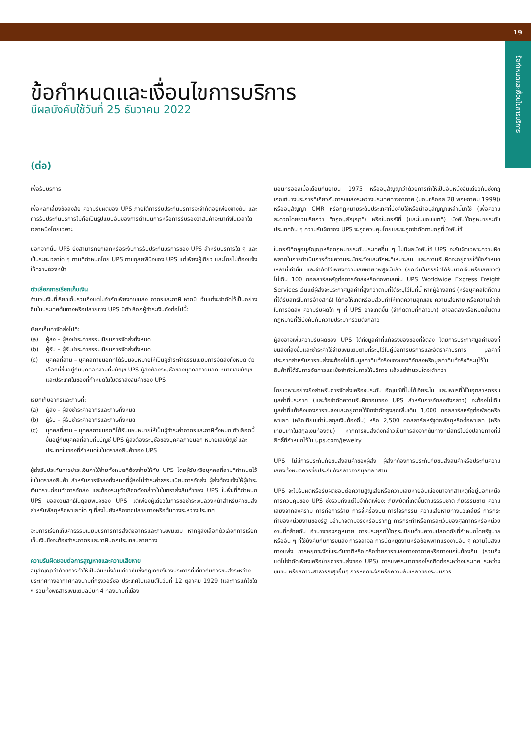19
ข้อกำหนดและเงื่อนไขการบริการ
ข้อกำหนดและเงื่อนไขการบริการ
มีผลบังคับใช้วันที่ 25 ธันวาคม 2022
(ต่อ)
เพื่อรับบริการ
เพื่อหลีกเลี่ยงข้อสงสัย ความรับผิดของ UPS ภายใต้การรับประกันบริการจะจำกัดอยู่เพียงข้างต้น และการรับประกันบริการไม่ถือเป็นรูปแบบอื่นของการดำเนินการหรือการรับรองว่าสินค้าจะมาถึงในเวลาใดเวลาหนึ่งโดยเฉพาะ
นอกจากนั้น UPS ยังสามารถยกเลิกหรือระงับการรับประกันบริการของ UPS สำหรับบริการใด ๆ และเป็นระยะเวลาใด ๆ ตามที่กำหนดโดย UPS ตามดุลยพินิจของ UPS แต่เพียงผู้เดียว และโดยไม่ต้องแจ้งให้ทราบล่วงหน้า
ตัวเลือกการเรียกเก็บเงิน
จำนวนเงินที่เรียกเก็บรวมถึงแต่ไม่จำกัดเพียงค่าขนส่ง อากรและภาษี หากมี เว้นแต่จะจำกัดไว้เป็นอย่างอื่นในประเทศต้นทางหรือปลายทาง UPS มีตัวเลือกผู้ชำระเงินดังต่อไปนี้:
เรียกเก็บค่าจัดส่งไปที่:
(a) ผู้ส่ง – ผู้ส่งชำระค่าธรรมเนียมการจัดส่งทั้งหมด
(b) ผู้รับ – ผู้รับชำระค่าธรรมเนียมการจัดส่งทั้งหมด
(c) บุคคลที่สาม – บุคคลภายนอกที่ได้รับมอบหมายให้เป็นผู้ชำระค่าธรรมเนียมการจัดส่งทั้งหมด ตัวเลือกนี้ขึ้นอยู่กับบุคคลที่สามที่มีบัญชี UPS ผู้ส่งต้องระบุชื่อของบุคคลภายนอก หมายเลขบัญชี และประเทศในช่องที่กำหนดในใบตราส่งสินค้าของ UPS
เรียกเก็บอากรและภาษีที่:
(a) ผู้ส่ง – ผู้ส่งชำระค่าอากรและภาษีทั้งหมด
(b) ผู้รับ – ผู้รับชำระค่าอากรและภาษีทั้งหมด
(c) บุคคลที่สาม – บุคคลภายนอกที่ได้รับมอบหมายให้เป็นผู้ชำระค่าอากรและภาษีทั้งหมด ตัวเลือกนี้ขึ้นอยู่กับบุคคลที่สามที่มีบัญชี UPS ผู้ส่งต้องระบุชื่อของบุคคลภายนอก หมายเลขบัญชี และประเทศในช่องที่กำหนดในใบตราส่งสินค้าของ UPS
ผู้ส่งรับประกันการชำระเงินค่าใช้จ่ายทั้งหมดที่ต้องจ่ายให้กับ UPS โดยผู้รับหรือบุคคลที่สามที่กำหนดไว้ในใบตราส่งสินค้า สำหรับการจัดส่งทั้งหมดที่ผู้ส่งไม่ชำระค่าธรรมเนียมการจัดส่ง ผู้ส่งต้องแจ้งให้ผู้ชำระเงินทราบก่อนทำการจัดส่ง และต้องระบุตัวเลือกดังกล่าวในใบตราส่งสินค้าของ UPS ในพื้นที่ที่กำหนด UPS ขอสงวนสิทธิ์ในดุลยพินิจของ UPS แต่เพียงผู้เดียวในการขอชำระเงินล่วงหน้าสำหรับค่าขนส่งสำหรับพัสดุหรือพาเลทใด ๆ ที่ส่งไปยังหรือจากปลายทางหรือต้นทางระหว่างประเทศ
จะมีการเรียกเก็บค่าธรรมเนียมบริการการส่งต่ออากรและภาษีเพิ่มเติม หากผู้ส่งเลือกตัวเลือกการเรียกเก็บเงินซึ่งจะต้องชำระอากรและภาษีนอกประเทศปลายทาง
ความรับผิดชอบต่อการสูญหายและความเสียหาย
อนุสัญญาว่าด้วยการทำให้เป็นอันหนึ่งอันเดียวกันซึ่งกฎเกณฑ์บางประการที่เกี่ยวกับการขนส่งระหว่างประเทศทางอากาศที่ลงนามที่กรุงวอร์ซอ ประเทศโปแลนด์ในวันที่ 12 ตุลาคม 1929 (และการแก้ไขใด ๆ รวมทั้งพิธีสารเพิ่มเติมฉบับที่ 4 ที่ลงนามที่เมือง
มอนทรีออลเมื่อเดือนกันยายน 1975 หรืออนุสัญญาว่าด้วยการทำให้เป็นอันหนึ่งอันเดียวกันซึ่งกฎเกณฑ์บางประการที่เกี่ยวกับการขนส่งระหว่างประเทศทางอากาศ (มอนทรีออล 28 พฤษภาคม 1999)) หรืออนุสัญญา CMR หรือกฎหมายระดับประเทศที่บังคับใช้หรือนำอนุสัญญาเหล่านี้มาใช้ (เพื่อความสะดวกโดยรวมเรียกว่า "กฎอนุสัญญา") หรือในกรณีที่ (และในขอบเขตที่) บังคับใช้กฎหมายระดับประเทศอื่น ๆ ความรับผิดของ UPS จะถูกควบคุมโดยและจะถูกจำกัดตามกฎที่บังคับใช้
ในกรณีที่กฎอนุสัญญาหรือกฎหมายระดับประเทศอื่น ๆ ไม่มีผลบังคับใช้ UPS จะรับผิดเฉพาะความผิดพลาดในการดำเนินการด้วยความระมัดระวังและทักษะที่เหมาะสม และความรับผิดจะอยู่ภายใต้ข้อกำหนดเหล่านี้เท่านั้น และจำกัดไว้เพียงความเสียหายที่พิสูจน์แล้ว (ยกเว้นในกรณีที่ได้รับบาดเจ็บหรือเสียชีวิต) ไม่เกิน 100 ดอลลาร์สหรัฐต่อการจัดส่งหรือต่อพาเลทใน UPS Worldwide Express Freight Services เว้นแต่ผู้ส่งจะประกาศมูลค่าที่สูงกว่าตามที่ได้ระบุไว้ในที่นี้ หากผู้อ้างสิทธิ์ (หรือบุคคลใดก็ตามที่ได้รับสิทธิ์ในการอ้างสิทธิ์) ได้ก่อให้เกิดหรือมีส่วนทำให้เกิดความสูญเสีย ความเสียหาย หรือความล่าช้าในการจัดส่ง ความรับผิดใด ๆ ที่ UPS อาจเกิดขึ้น (จำกัดตามที่กล่าวมา) อาจลดลงหรือหมดสิ้นตามกฎหมายที่ใช้บังคับกับความประมาทร่วมดังกล่าว
ผู้ส่งอาจเพิ่มความรับผิดของ UPS ได้ถึงมูลค่าที่แท้จริงของของที่จัดส่ง โดยการประกาศมูลค่าของที่ขนส่งที่สูงขึ้นและชำระค่าใช้จ่ายเพิ่มเติมตามที่ระบุไว้ในคู่มือการบริการและอัตราค่าบริการ มูลค่าที่ประกาศสำหรับการขนส่งจะต้องไม่เกินมูลค่าที่แท้จริงของของที่จัดส่งหรือมูลค่าที่แท้จริงที่ระบุไว้ในสินค้าที่ได้รับการจัดการและข้อจำกัดในการให้บริการ แล้วแต่จำนวนใดจะต่ำกว่า
โดยเฉพาะอย่างยิ่งสำหรับการจัดส่งเครื่องประดับ อัญมณีที่ไม่ได้เจียระไน และเพชรที่ใช้ในอุตสาหกรรม มูลค่าที่ประกาศ (และข้อจำกัดความรับผิดชอบของ UPS สำหรับการจัดส่งดังกล่าว) จะต้องไม่เกินมูลค่าที่แท้จริงของการขนส่งและอยู่ภายใต้ขีดจำกัดสูงสุดเพิ่มเติม 1,000 ดอลลาร์สหรัฐต่อพัสดุหรือพาเลท (หรือเทียบเท่าในสกุลเงินท้องถิ่น) หรือ 2,500 ดอลลาร์สหรัฐต่อพัสดุหรือต่อพาเลท (หรือเทียบเท่าในสกุลเงินท้องถิ่น) หากการขนส่งดังกล่าวเป็นการส่งจากต้นทางที่มีสิทธิ์ไปยังปลายทางที่มีสิทธิ์ที่กำหนดไว้ใน ups.com/jewelry
UPS ไม่มีการประกันภัยขนส่งสินค้าของผู้ส่ง ผู้ส่งที่ต้องการประกันภัยขนส่งสินค้าหรือประกันความเสี่ยงทั้งหมดควรซื้อประกันดังกล่าวจากบุคคลที่สาม
UPS จะไม่รับผิดหรือรับผิดชอบต่อความสูญเสียหรือความเสียหายอันเนื่องมาจากสาเหตุที่อยู่นอกเหนือการควบคุมของ UPS ซึ่งรวมถึงแต่ไม่จำกัดเพียง: ภัยพิบัติที่เกิดขึ้นตามธรรมชาติ ภัยธรรมชาติ ความเสี่ยงจากสงคราม การก่อการร้าย การจี้เครื่องบิน การโจรกรรม ความเสียหายทางนิวเคลียร์ การกระทำของหน่วยงานของรัฐ มีอำนาจตามจริงหรือปรากฏ การกระทำหรือการละเว้นของศุลกากรหรือหน่วยงานที่คล้ายกัน อำนาจของกฎหมาย การประยุกต์ใช้กฎระเบียบด้านความปลอดภัยที่กำหนดโดยรัฐบาลหรืออื่น ๆ ที่ใช้บังคับกับการขนส่ง การจลาจล การนัดหยุดงานหรือข้อพิพาทแรงงานอื่น ๆ ความไม่สงบทางแพ่ง การหยุดชะงักในระดับชาติหรือเครือข่ายการขนส่งทางอากาศหรือทางบกในท้องถิ่น (รวมถึงแต่ไม่จำกัดเพียงเครือข่ายการขนส่งของ UPS) การแพร่ระบาดของโรคติดต่อระหว่างประเทศ ระหว่างชุมชน หรือสภาวะสาธารณสุขอื่นๆ การหยุดชะงักหรือความล้มเหลวของระบบการ